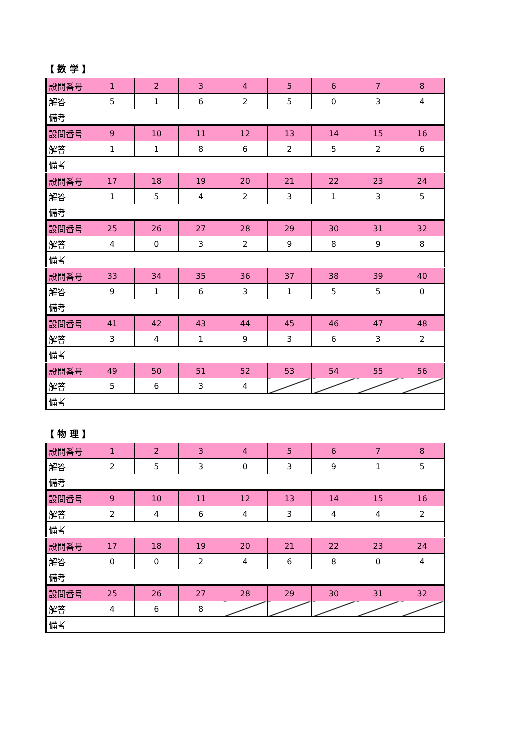【 数 学 】
| 設問番号 | 1 | 2 | 3 | 4 | 5 | 6 | 7 | 8 |
| 解答 | 5 | 1 | 6 | 2 | 5 | 0 | 3 | 4 |
| 備考 | | | | | | | | |
| 設問番号 | 9 | 10 | 11 | 12 | 13 | 14 | 15 | 16 |
| 解答 | 1 | 1 | 8 | 6 | 2 | 5 | 2 | 6 |
| 備考 | | | | | | | | |
| 設問番号 | 17 | 18 | 19 | 20 | 21 | 22 | 23 | 24 |
| 解答 | 1 | 5 | 4 | 2 | 3 | 1 | 3 | 5 |
| 備考 | | | | | | | | |
| 設問番号 | 25 | 26 | 27 | 28 | 29 | 30 | 31 | 32 |
| 解答 | 4 | 0 | 3 | 2 | 9 | 8 | 9 | 8 |
| 備考 | | | | | | | | |
| 設問番号 | 33 | 34 | 35 | 36 | 37 | 38 | 39 | 40 |
| 解答 | 9 | 1 | 6 | 3 | 1 | 5 | 5 | 0 |
| 備考 | | | | | | | | |
| 設問番号 | 41 | 42 | 43 | 44 | 45 | 46 | 47 | 48 |
| 解答 | 3 | 4 | 1 | 9 | 3 | 6 | 3 | 2 |
| 備考 | | | | | | | | |
| 設問番号 | 49 | 50 | 51 | 52 | 53 | 54 | 55 | 56 |
| 解答 | 5 | 6 | 3 | 4 | | | | |
| 備考 | | | | | | | | |
【 物 理 】
| 設問番号 | 1 | 2 | 3 | 4 | 5 | 6 | 7 | 8 |
| 解答 | 2 | 5 | 3 | 0 | 3 | 9 | 1 | 5 |
| 備考 | | | | | | | | |
| 設問番号 | 9 | 10 | 11 | 12 | 13 | 14 | 15 | 16 |
| 解答 | 2 | 4 | 6 | 4 | 3 | 4 | 4 | 2 |
| 備考 | | | | | | | | |
| 設問番号 | 17 | 18 | 19 | 20 | 21 | 22 | 23 | 24 |
| 解答 | 0 | 0 | 2 | 4 | 6 | 8 | 0 | 4 |
| 備考 | | | | | | | | |
| 設問番号 | 25 | 26 | 27 | 28 | 29 | 30 | 31 | 32 |
| 解答 | 4 | 6 | 8 | | | | | |
| 備考 | | | | | | | | |